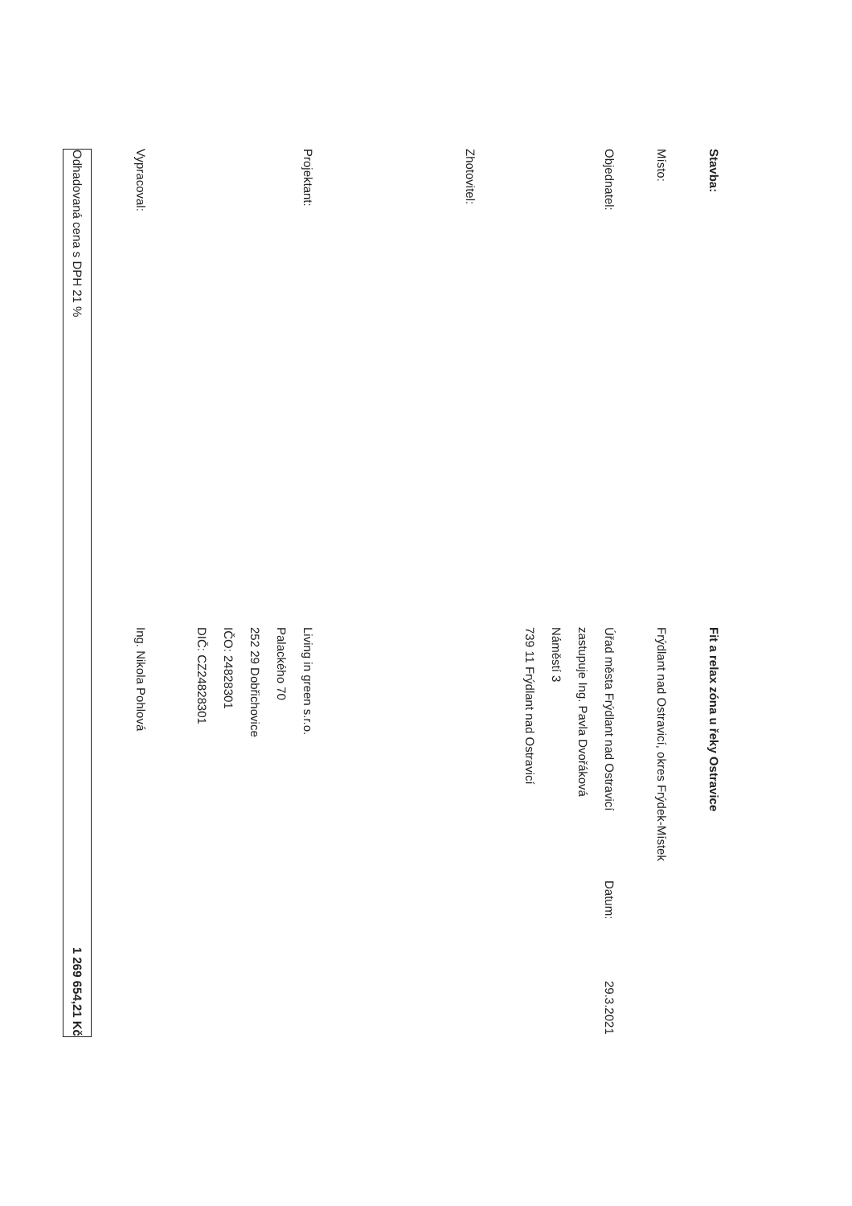Stavba:
Fit a relax zóna u řeky Ostravice
Místo:
Frýdlant nad Ostravicí, okres Frýdek-Místek
Objednatel:
Úřad města Frýdlant nad Ostravicí Datum: 29.3.2021
zastupuje Ing. Pavla Dvořáková
Náměstí 3
739 11 Frýdlant nad Ostravicí
Zhotovitel:
Projektant:
Living in green s.r.o.
Palackého 70
252 29 Dobřichovice
IČO: 24828301
DIČ: CZ24828301
Vypracoval:
Ing. Nikola Pohlová
Odhadovaná cena s DPH 21 % 1 269 654,21 Kč